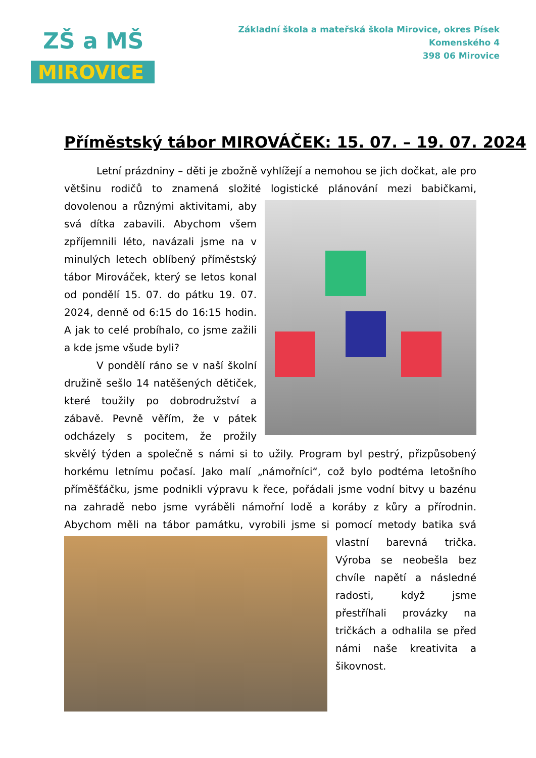ZŠ a MŠ
MIROVICE
Základní škola a mateřská škola Mirovice, okres Písek
Komenského 4
398 06 Mirovice
Příměstský tábor MIROVÁČEK: 15. 07. – 19. 07. 2024
Letní prázdniny – děti je zbožně vyhlížejí a nemohou se jich dočkat, ale pro většinu rodičů to znamená složité logistické plánování mezi babičkami, dovolenou a různými aktivitami, aby svá dítka zabavili. Abychom všem zpříjemnili léto, navázali jsme na v minulých letech oblíbený příměstský tábor Mirováček, který se letos konal od pondělí 15. 07. do pátku 19. 07. 2024, denně od 6:15 do 16:15 hodin. A jak to celé probíhalo, co jsme zažili a kde jsme všude byli?
V pondělí ráno se v naší školní družině sešlo 14 natěšených dětiček, které toužily po dobrodružství a zábavě. Pevně věřím, že v pátek odcházely s pocitem, že prožily skvělý týden a společně s námi si to užily. Program byl pestrý, přizpůsobený horkému letnímu počasí. Jako malí „námořníci“, což bylo podtéma letošního příměšťáčku, jsme podnikli výpravu k řece, pořádali jsme vodní bitvy u bazénu na zahradě nebo jsme vyráběli námořní lodě a koráby z kůry a přírodnin. Abychom měli na tábor památku, vyrobili jsme si pomocí metody batika svá vlastní barevná trička. Výroba se neobešla bez chvíle napětí a následné radosti, když jsme přestříhali provázky na tričkách a odhalila se před námi naše kreativita a šikovnost.